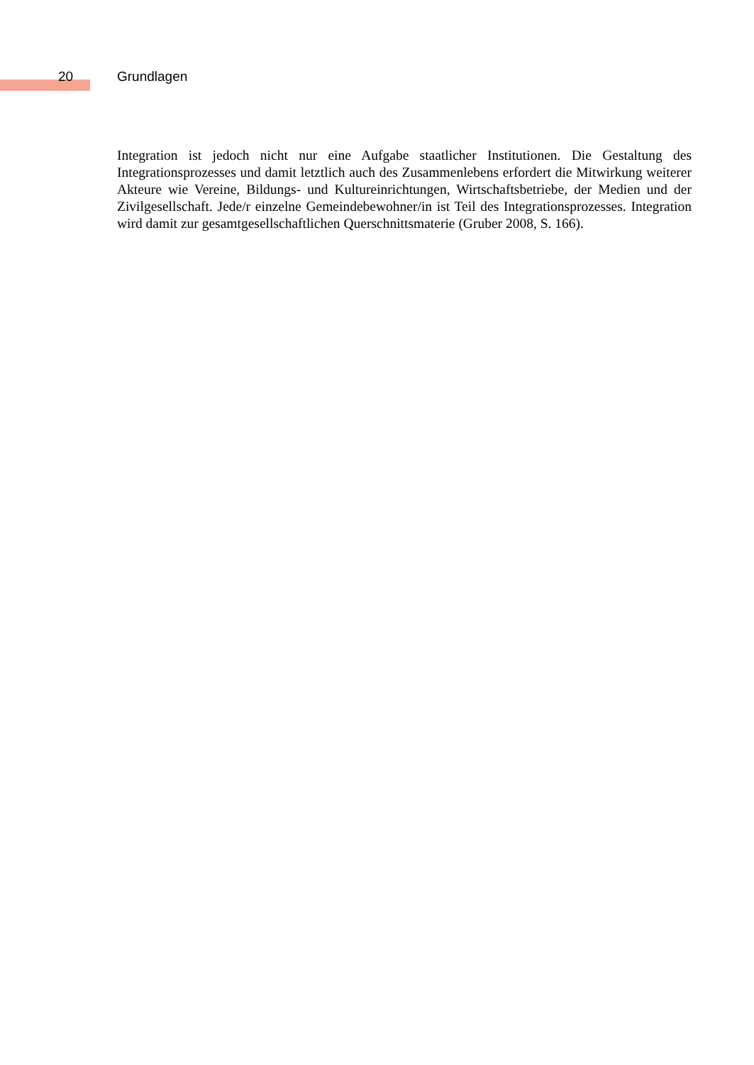20 Grundlagen
Integration ist jedoch nicht nur eine Aufgabe staatlicher Institutionen. Die Gestaltung des Integrationsprozesses und damit letztlich auch des Zusammenlebens erfordert die Mitwirkung weiterer Akteure wie Vereine, Bildungs- und Kultureinrichtungen, Wirtschaftsbetriebe, der Medien und der Zivilgesellschaft. Jede/r einzelne Gemeindebewohner/in ist Teil des Integrationsprozesses. Integration wird damit zur gesamtgesellschaftlichen Querschnittsmaterie (Gruber 2008, S. 166).